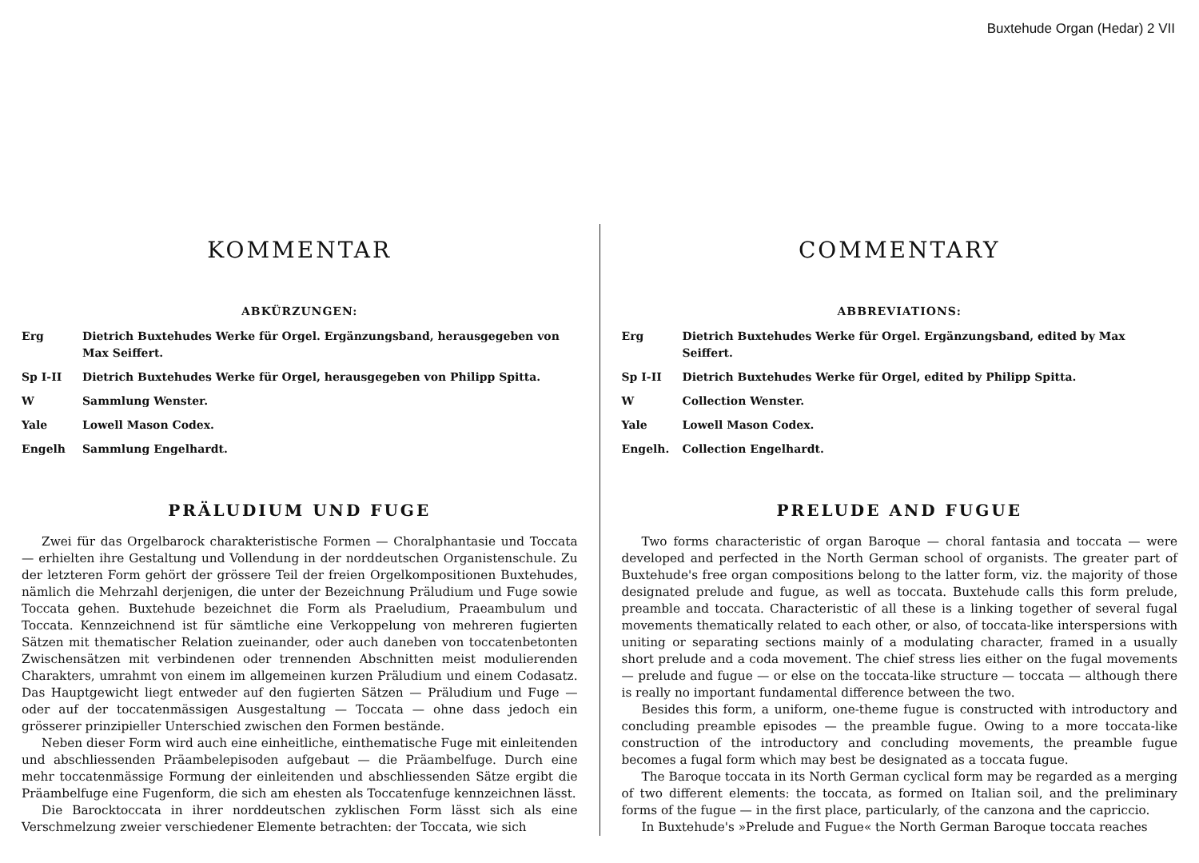Buxtehude Organ (Hedar) 2 VII
KOMMENTAR
ABKÜRZUNGEN:
Erg Dietrich Buxtehudes Werke für Orgel. Ergänzungsband, herausgegeben von Max Seiffert.
Sp I-II Dietrich Buxtehudes Werke für Orgel, herausgegeben von Philipp Spitta.
W Sammlung Wenster.
Yale Lowell Mason Codex.
Engelh Sammlung Engelhardt.
PRÄLUDIUM UND FUGE
Zwei für das Orgelbarock charakteristische Formen — Choralphantasie und Toccata — erhielten ihre Gestaltung und Vollendung in der norddeutschen Organistenschule. Zu der letzteren Form gehört der grössere Teil der freien Orgelkompositionen Buxtehudes, nämlich die Mehrzahl derjenigen, die unter der Bezeichnung Präludium und Fuge sowie Toccata gehen. Buxtehude bezeichnet die Form als Praeludium, Praeambulum und Toccata. Kennzeichnend ist für sämtliche eine Verkoppelung von mehreren fugierten Sätzen mit thematischer Relation zueinander, oder auch daneben von toccatenbetonten Zwischensätzen mit verbindenen oder trennenden Abschnitten meist modulierenden Charakters, umrahmt von einem im allgemeinen kurzen Präludium und einem Codasatz. Das Hauptgewicht liegt entweder auf den fugierten Sätzen — Präludium und Fuge — oder auf der toccatenmässigen Ausgestaltung — Toccata — ohne dass jedoch ein grösserer prinzipieller Unterschied zwischen den Formen bestände.
Neben dieser Form wird auch eine einheitliche, einthematische Fuge mit einleitenden und abschliessenden Präambelepisoden aufgebaut — die Präambelfuge. Durch eine mehr toccatenmässige Formung der einleitenden und abschliessenden Sätze ergibt die Präambelfuge eine Fugenform, die sich am ehesten als Toccatenfuge kennzeichnen lässt.
Die Barocktoccata in ihrer norddeutschen zyklischen Form lässt sich als eine Verschmelzung zweier verschiedener Elemente betrachten: der Toccata, wie sich
COMMENTARY
ABBREVIATIONS:
Erg Dietrich Buxtehudes Werke für Orgel. Ergänzungsband, edited by Max Seiffert.
Sp I-II Dietrich Buxtehudes Werke für Orgel, edited by Philipp Spitta.
W Collection Wenster.
Yale Lowell Mason Codex.
Engelh. Collection Engelhardt.
PRELUDE AND FUGUE
Two forms characteristic of organ Baroque — choral fantasia and toccata — were developed and perfected in the North German school of organists. The greater part of Buxtehude's free organ compositions belong to the latter form, viz. the majority of those designated prelude and fugue, as well as toccata. Buxtehude calls this form prelude, preamble and toccata. Characteristic of all these is a linking together of several fugal movements thematically related to each other, or also, of toccata-like interspersions with uniting or separating sections mainly of a modulating character, framed in a usually short prelude and a coda movement. The chief stress lies either on the fugal movements — prelude and fugue — or else on the toccata-like structure — toccata — although there is really no important fundamental difference between the two.
Besides this form, a uniform, one-theme fugue is constructed with introductory and concluding preamble episodes — the preamble fugue. Owing to a more toccata-like construction of the introductory and concluding movements, the preamble fugue becomes a fugal form which may best be designated as a toccata fugue.
The Baroque toccata in its North German cyclical form may be regarded as a merging of two different elements: the toccata, as formed on Italian soil, and the preliminary forms of the fugue — in the first place, particularly, of the canzona and the capriccio.
In Buxtehude's »Prelude and Fugue« the North German Baroque toccata reaches